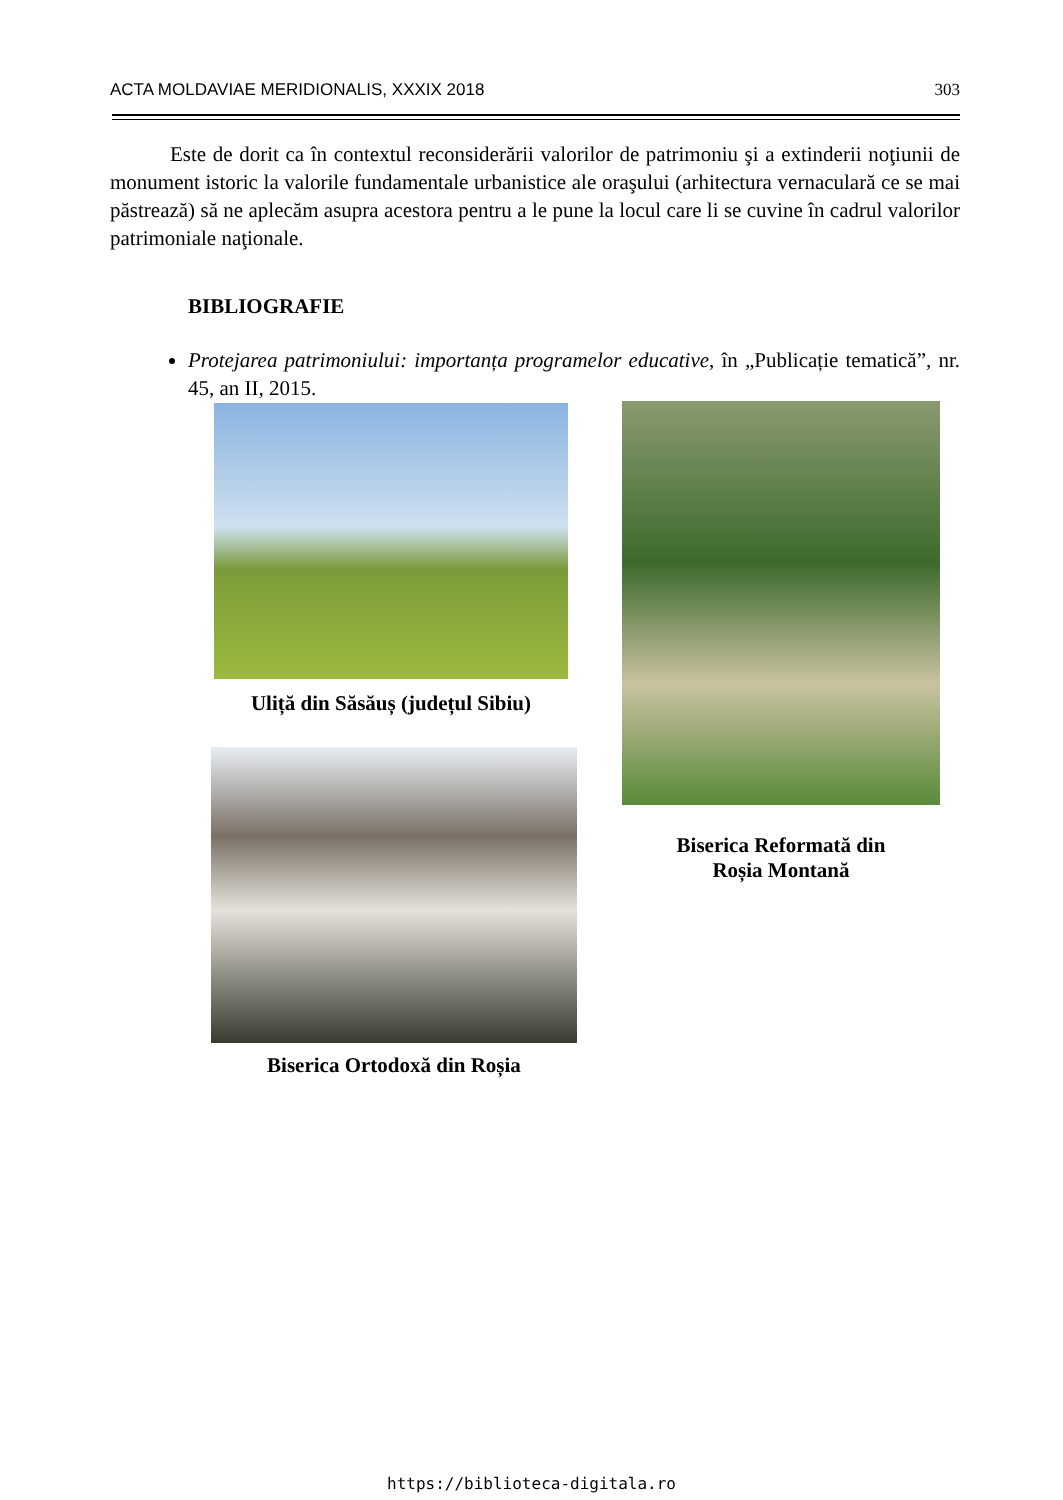ACTA MOLDAVIAE MERIDIONALIS, XXXIX 2018 303
Este de dorit ca în contextul reconsiderării valorilor de patrimoniu şi a extinderii noţiunii de monument istoric la valorile fundamentale urbanistice ale oraşului (arhitectura vernaculară ce se mai păstrează) să ne aplecăm asupra acestora pentru a le pune la locul care li se cuvine în cadrul valorilor patrimoniale naţionale.
BIBLIOGRAFIE
Protejarea patrimoniului: importanța programelor educative, în „Publicație tematică”, nr. 45, an II, 2015.
Uliță din Săsăuș (județul Sibiu)
Biserica Reformată din
Roșia Montană
Biserica Ortodoxă din Roșia
https://biblioteca-digitala.ro